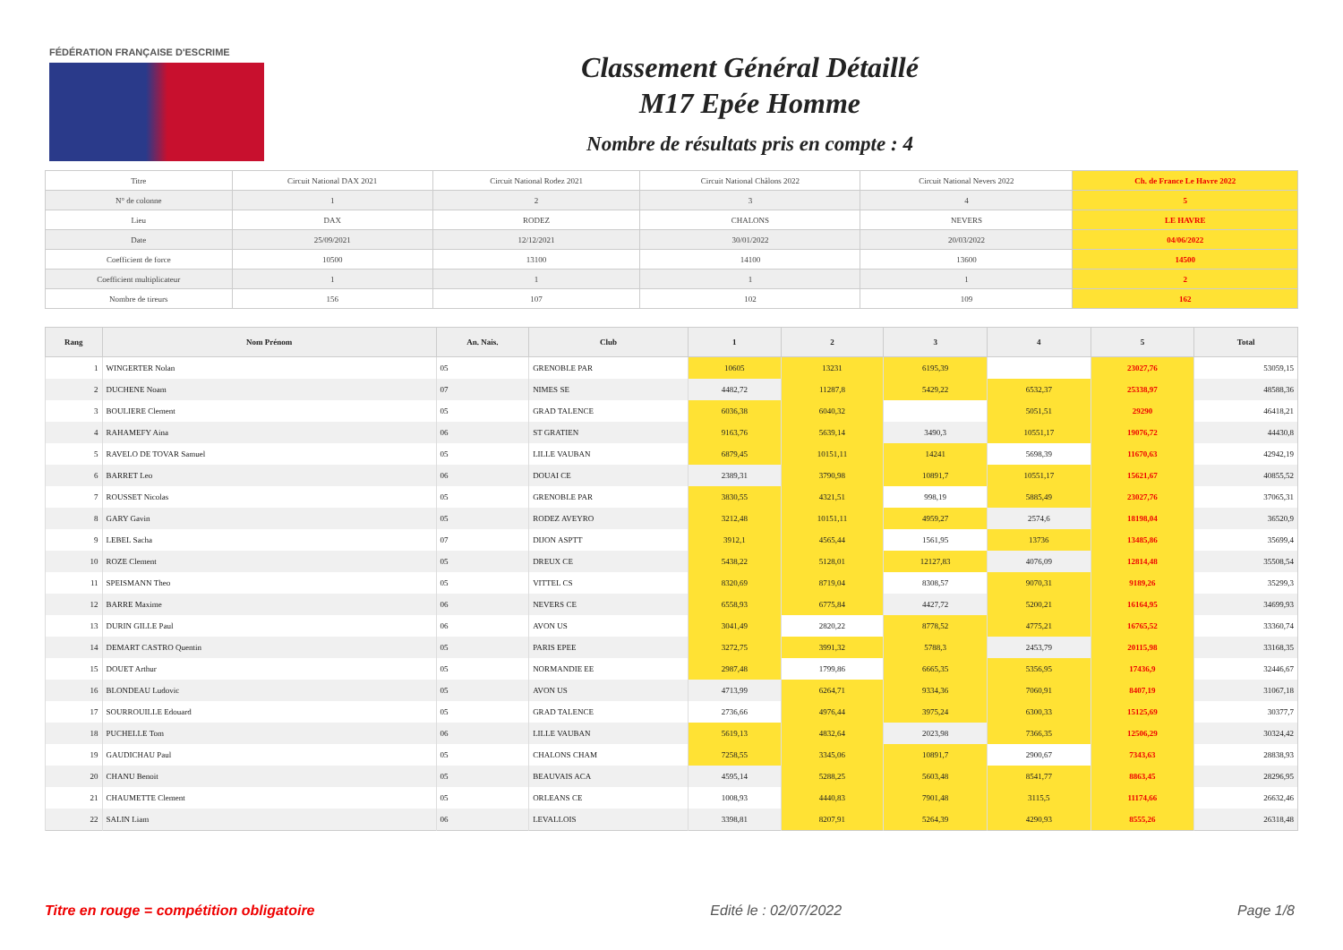FÉDÉRATION FRANÇAISE D'ESCRIME
Classement Général Détaillé
M17 Epée Homme
Nombre de résultats pris en compte : 4
| Titre | Circuit National DAX 2021 | Circuit National Rodez 2021 | Circuit National Châlons 2022 | Circuit National Nevers 2022 | Ch. de France Le Havre 2022 |
| N° de colonne | 1 | 2 | 3 | 4 | 5 |
| Lieu | DAX | RODEZ | CHALONS | NEVERS | LE HAVRE |
| Date | 25/09/2021 | 12/12/2021 | 30/01/2022 | 20/03/2022 | 04/06/2022 |
| Coefficient de force | 10500 | 13100 | 14100 | 13600 | 14500 |
| Coefficient multiplicateur | 1 | 1 | 1 | 1 | 2 |
| Nombre de tireurs | 156 | 107 | 102 | 109 | 162 |
| Rang | Nom Prénom | An. Nais. | Club | 1 | 2 | 3 | 4 | 5 | Total |
| --- | --- | --- | --- | --- | --- | --- | --- | --- | --- |
| 1 | WINGERTER Nolan | 05 | GRENOBLE PAR | 10605 | 13231 | 6195,39 | | 23027,76 | 53059,15 |
| 2 | DUCHENE Noam | 07 | NIMES SE | 4482,72 | 11287,8 | 5429,22 | 6532,37 | 25338,97 | 48588,36 |
| 3 | BOULIERE Clement | 05 | GRAD TALENCE | 6036,38 | 6040,32 | | 5051,51 | 29290 | 46418,21 |
| 4 | RAHAMEFY Aina | 06 | ST GRATIEN | 9163,76 | 5639,14 | 3490,3 | 10551,17 | 19076,72 | 44430,8 |
| 5 | RAVELO DE TOVAR Samuel | 05 | LILLE VAUBAN | 6879,45 | 10151,11 | 14241 | 5698,39 | 11670,63 | 42942,19 |
| 6 | BARRET Leo | 06 | DOUAI CE | 2389,31 | 3790,98 | 10891,7 | 10551,17 | 15621,67 | 40855,52 |
| 7 | ROUSSET Nicolas | 05 | GRENOBLE PAR | 3830,55 | 4321,51 | 998,19 | 5885,49 | 23027,76 | 37065,31 |
| 8 | GARY Gavin | 05 | RODEZ AVEYRO | 3212,48 | 10151,11 | 4959,27 | 2574,6 | 18198,04 | 36520,9 |
| 9 | LEBEL Sacha | 07 | DIJON ASPTT | 3912,1 | 4565,44 | 1561,95 | 13736 | 13485,86 | 35699,4 |
| 10 | ROZE Clement | 05 | DREUX CE | 5438,22 | 5128,01 | 12127,83 | 4076,09 | 12814,48 | 35508,54 |
| 11 | SPEISMANN Theo | 05 | VITTEL CS | 8320,69 | 8719,04 | 8308,57 | 9070,31 | 9189,26 | 35299,3 |
| 12 | BARRE Maxime | 06 | NEVERS CE | 6558,93 | 6775,84 | 4427,72 | 5200,21 | 16164,95 | 34699,93 |
| 13 | DURIN GILLE Paul | 06 | AVON US | 3041,49 | 2820,22 | 8778,52 | 4775,21 | 16765,52 | 33360,74 |
| 14 | DEMART CASTRO Quentin | 05 | PARIS EPEE | 3272,75 | 3991,32 | 5788,3 | 2453,79 | 20115,98 | 33168,35 |
| 15 | DOUET Arthur | 05 | NORMANDIE EE | 2987,48 | 1799,86 | 6665,35 | 5356,95 | 17436,9 | 32446,67 |
| 16 | BLONDEAU Ludovic | 05 | AVON US | 4713,99 | 6264,71 | 9334,36 | 7060,91 | 8407,19 | 31067,18 |
| 17 | SOURROUILLE Edouard | 05 | GRAD TALENCE | 2736,66 | 4976,44 | 3975,24 | 6300,33 | 15125,69 | 30377,7 |
| 18 | PUCHELLE Tom | 06 | LILLE VAUBAN | 5619,13 | 4832,64 | 2023,98 | 7366,35 | 12506,29 | 30324,42 |
| 19 | GAUDICHAU Paul | 05 | CHALONS CHAM | 7258,55 | 3345,06 | 10891,7 | 2900,67 | 7343,63 | 28838,93 |
| 20 | CHANU Benoit | 05 | BEAUVAIS ACA | 4595,14 | 5288,25 | 5603,48 | 8541,77 | 8863,45 | 28296,95 |
| 21 | CHAUMETTE Clement | 05 | ORLEANS CE | 1008,93 | 4440,83 | 7901,48 | 3115,5 | 11174,66 | 26632,46 |
| 22 | SALIN Liam | 06 | LEVALLOIS | 3398,81 | 8207,91 | 5264,39 | 4290,93 | 8555,26 | 26318,48 |
Titre en rouge = compétition obligatoire Edité le : 02/07/2022 Page 1/8